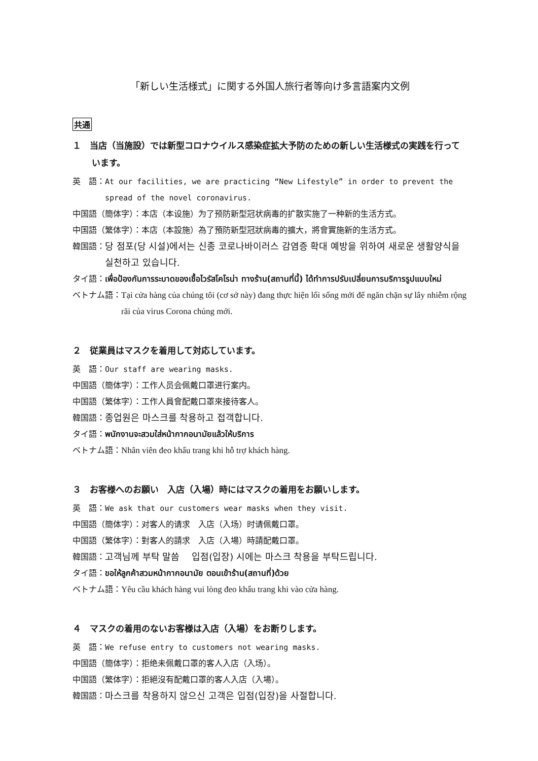「新しい生活様式」に関する外国人旅行者等向け多言語案内文例
共通
１　当店（当施設）では新型コロナウイルス感染症拡大予防のための新しい生活様式の実践を行っています。
英　語： At our facilities, we are practicing “New Lifestyle” in order to prevent the spread of the novel coronavirus.
中国語（簡体字）： 本店（本设施）为了预防新型冠状病毒的扩散实施了一种新的生活方式。
中国語（繁体字）： 本店（本設施）為了預防新型冠狀病毒的擴大，將會實施新的生活方式。
韓国語： 당 점포(당 시설)에서는 신종 코로나바이러스 감염증 확대 예방을 위하여 새로운 생활양식을 실천하고 있습니다.
タイ語： เพื่อป้องกันการระบาดของเชื้อไวรัสโคโรน่า ทางร้าน(สถานที่นี้) ได้ทำการปรับเปลี่ยนการบริการรูปแบบใหม่
ベトナム語： Tại cửa hàng của chúng tôi (cơ sở này) đang thực hiện lối sống mới để ngăn chặn sự lây nhiễm rộng rãi của virus Corona chủng mới.
２　従業員はマスクを着用して対応しています。
英　語： Our staff are wearing masks.
中国語（簡体字）： 工作人员会佩戴口罩进行案内。
中国語（繁体字）： 工作人員會配戴口罩來接待客人。
韓国語： 종업원은 마스크를 착용하고 접객합니다.
タイ語： พนักงานจะสวมใส่หน้ากากอนามัยแล้วให้บริการ
ベトナム語： Nhân viên đeo khẩu trang khi hỗ trợ khách hàng.
３　お客様へのお願い　入店（入場）時にはマスクの着用をお願いします。
英　語： We ask that our customers wear masks when they visit.
中国語（簡体字）： 对客人的请求　入店（入场）时请佩戴口罩。
中国語（繁体字）： 對客人的請求　入店（入場）時請配戴口罩。
韓国語： 고객님께 부탁 말씀　 입점(입장) 시에는 마스크 착용을 부탁드립니다.
タイ語： ขอให้ลูกค้าสวมหน้ากากอนามัย ตอนเข้าร้าน(สถานที่)ด้วย
ベトナム語： Yêu cầu khách hàng vui lòng đeo khẩu trang khi vào cửa hàng.
４　マスクの着用のないお客様は入店（入場）をお断りします。
英　語： We refuse entry to customers not wearing masks.
中国語（簡体字）： 拒绝未佩戴口罩的客人入店（入场）。
中国語（繁体字）： 拒絕沒有配戴口罩的客人入店（入場）。
韓国語： 마스크를 착용하지 않으신 고객은 입점(입장)을 사절합니다.